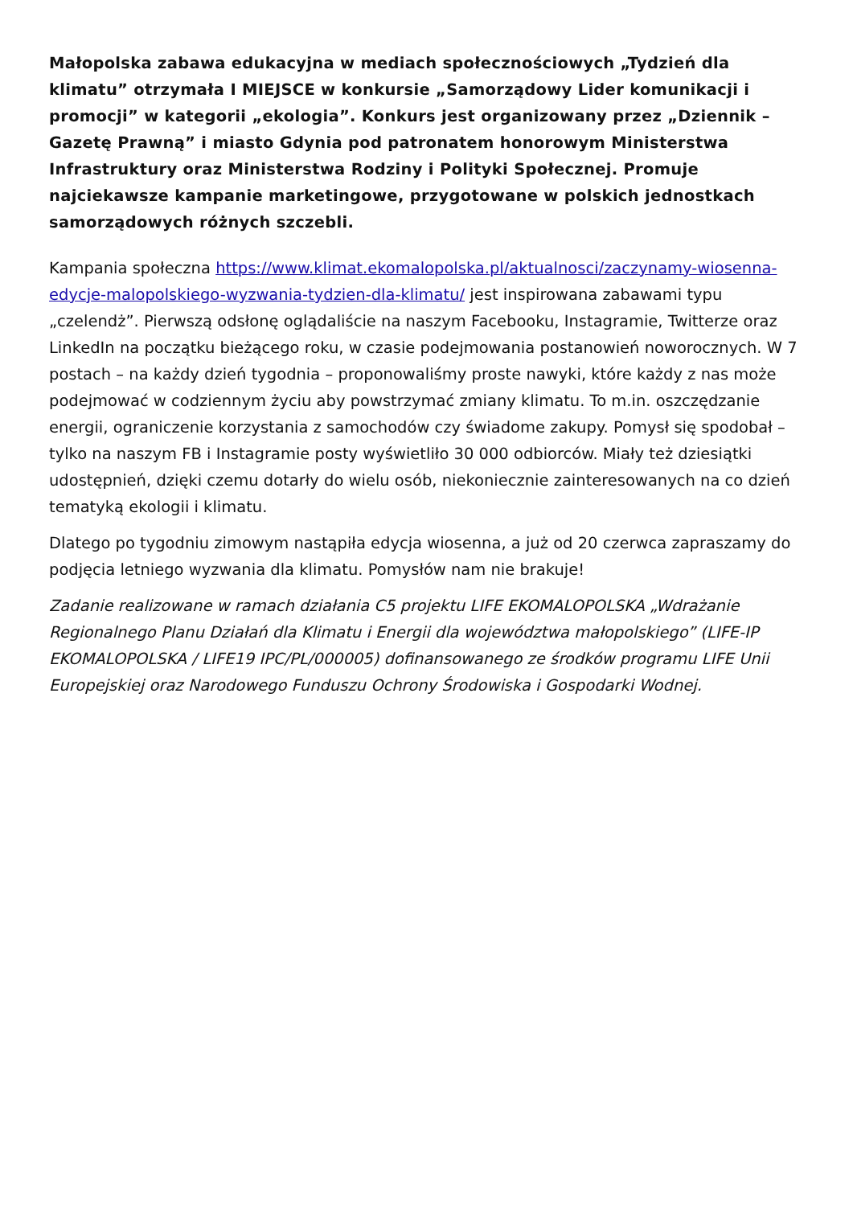Małopolska zabawa edukacyjna w mediach społecznościowych „Tydzień dla klimatu” otrzymała I MIEJSCE w konkursie „Samorządowy Lider komunikacji i promocji” w kategorii „ekologia”. Konkurs jest organizowany przez „Dziennik – Gazetę Prawną” i miasto Gdynia pod patronatem honorowym Ministerstwa Infrastruktury oraz Ministerstwa Rodziny i Polityki Społecznej. Promuje najciekawsze kampanie marketingowe, przygotowane w polskich jednostkach samorządowych różnych szczebli.
Kampania społeczna https://www.klimat.ekomalopolska.pl/aktualnosci/zaczynamy-wiosenna-edycje-malopolskiego-wyzwania-tydzien-dla-klimatu/ jest inspirowana zabawami typu „czelendż”. Pierwszą odsłonę oglądaliście na naszym Facebooku, Instagramie, Twitterze oraz LinkedIn na początku bieżącego roku, w czasie podejmowania postanowień noworocznych. W 7 postach – na każdy dzień tygodnia – proponowaliśmy proste nawyki, które każdy z nas może podejmować w codziennym życiu aby powstrzymać zmiany klimatu. To m.in. oszczędzanie energii, ograniczenie korzystania z samochodów czy świadome zakupy. Pomysł się spodobał – tylko na naszym FB i Instagramie posty wyświetliło 30 000 odbiorców. Miały też dziesiątki udostępnień, dzięki czemu dotarły do wielu osób, niekoniecznie zainteresowanych na co dzień tematyką ekologii i klimatu.
Dlatego po tygodniu zimowym nastąpiła edycja wiosenna, a już od 20 czerwca zapraszamy do podjęcia letniego wyzwania dla klimatu. Pomysłów nam nie brakuje!
Zadanie realizowane w ramach działania C5 projektu LIFE EKOMALOPOLSKA „Wdrażanie Regionalnego Planu Działań dla Klimatu i Energii dla województwa małopolskiego” (LIFE-IP EKOMALOPOLSKA / LIFE19 IPC/PL/000005) dofinansowanego ze środków programu LIFE Unii Europejskiej oraz Narodowego Funduszu Ochrony Środowiska i Gospodarki Wodnej.